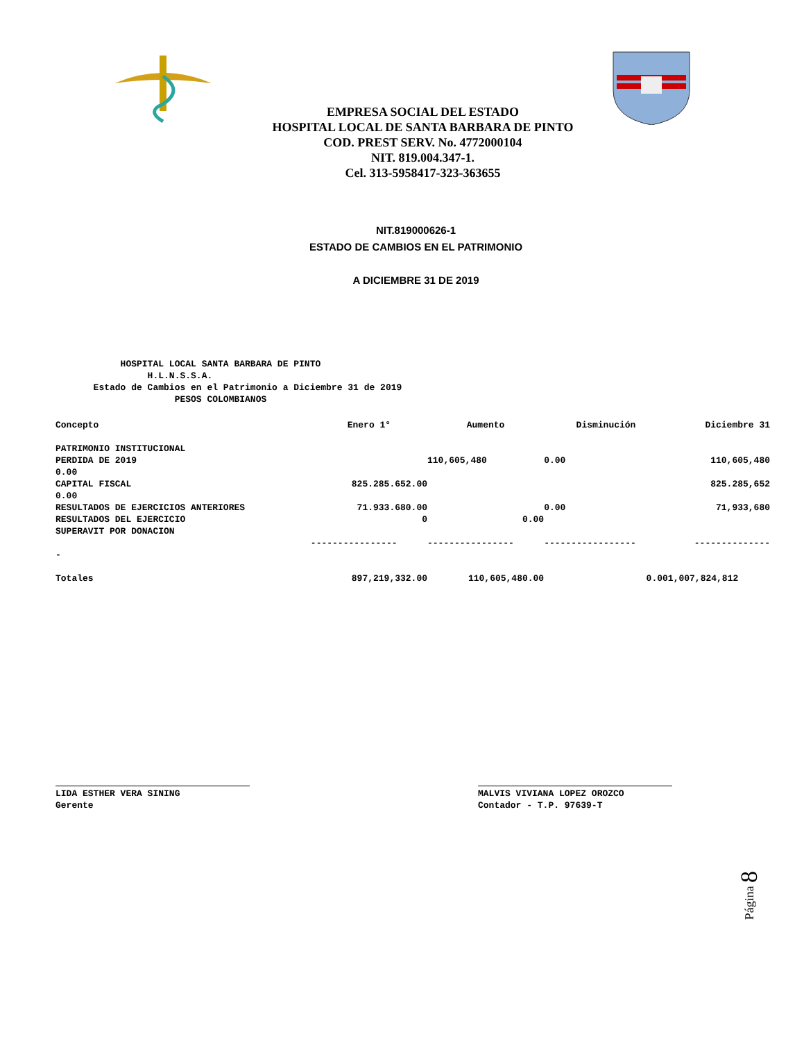EMPRESA SOCIAL DEL ESTADO
HOSPITAL LOCAL DE SANTA BARBARA DE PINTO
COD. PREST SERV. No. 4772000104
NIT. 819.004.347-1.
Cel. 313-5958417-323-363655
NIT.819000626-1
ESTADO DE CAMBIOS EN EL PATRIMONIO
A DICIEMBRE 31 DE 2019
HOSPITAL LOCAL SANTA BARBARA DE PINTO H.L.N.S.S.A. Estado de Cambios en el Patrimonio a Diciembre 31 de 2019 PESOS COLOMBIANOS
| Concepto | Enero 1° | Aumento | Disminución | Diciembre 31 |
| --- | --- | --- | --- | --- |
| PATRIMONIO INSTITUCIONAL | | | | |
| PERDIDA DE 2019 | | 110,605,480 | 0.00 | 110,605,480 |
| 0.00 | | | | |
| CAPITAL FISCAL | 825.285.652.00 | | | 825.285,652 |
| 0.00 | | | | |
| RESULTADOS DE EJERCICIOS ANTERIORES | 71.933.680.00 | | 0.00 | 71,933,680 |
| RESULTADOS DEL EJERCICIO | 0 | 0.00 | | |
| SUPERAVIT POR DONACION | | | | |
| | ---------------- | ---------------- | ----------------- | -------------- |
| - | | | | |
| Totales | 897,219,332.00 | 110,605,480.00 | 0.00 | 1,007,824,812 |
LIDA ESTHER VERA SINING
Gerente
MALVIS VIVIANA LOPEZ OROZCO
Contador - T.P. 97639-T
Página 8